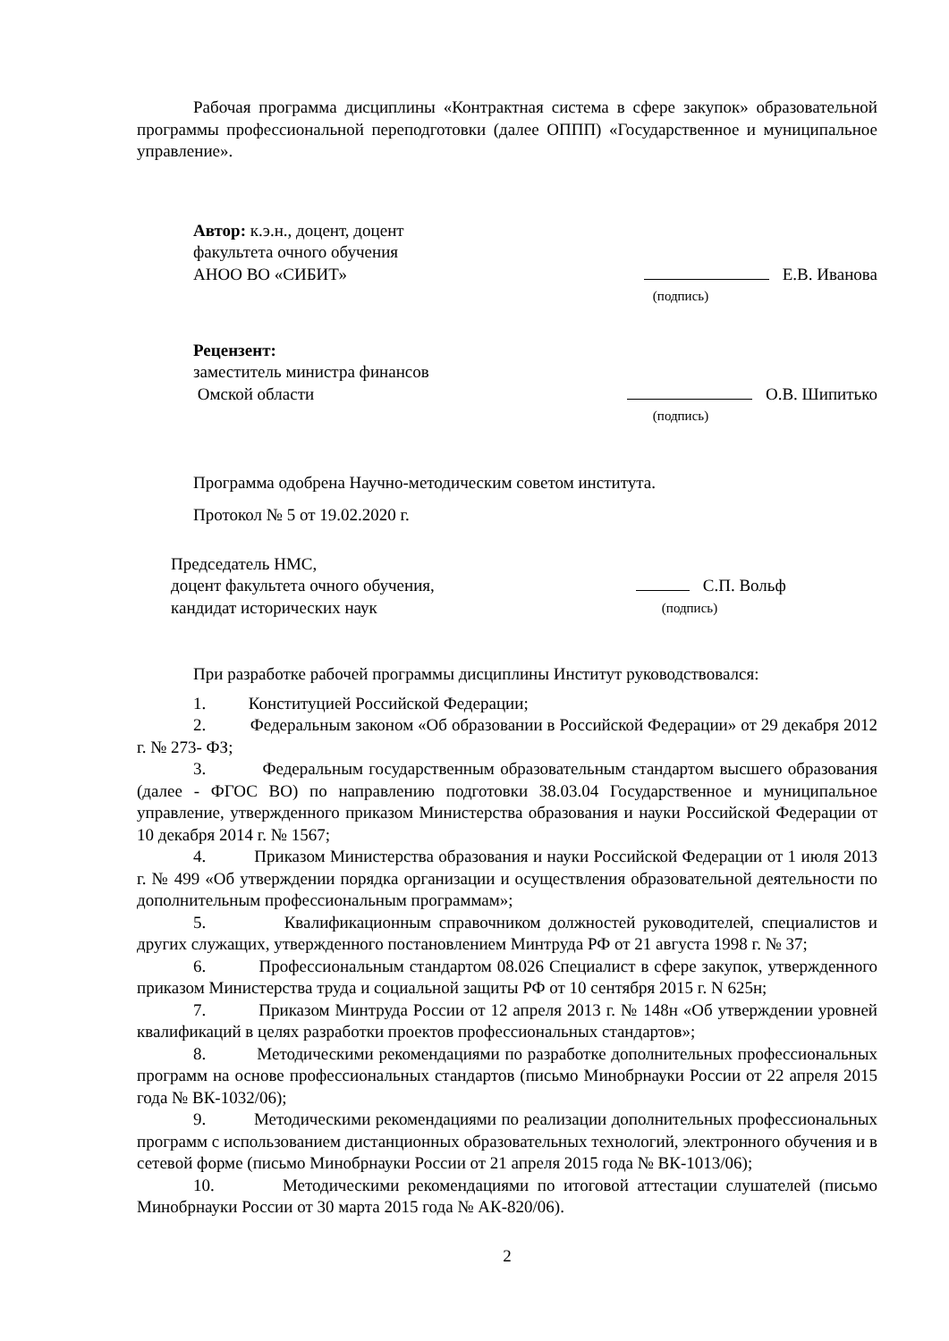Рабочая программа дисциплины «Контрактная система в сфере закупок» образовательной программы профессиональной переподготовки (далее ОППП) «Государственное и муниципальное управление».
Автор: к.э.н., доцент, доцент
факультета очного обучения
АНОО ВО «СИБИТ»
Е.В. Иванова
(подпись)
Рецензент:
заместитель министра финансов
Омской области
О.В. Шипитько
(подпись)
Программа одобрена Научно-методическим советом института.
Протокол № 5 от 19.02.2020 г.
Председатель НМС,
доцент факультета очного обучения,
кандидат исторических наук
С.П. Вольф
(подпись)
При разработке рабочей программы дисциплины Институт руководствовался:
1. Конституцией Российской Федерации;
2. Федеральным законом «Об образовании в Российской Федерации» от 29 декабря 2012 г. № 273- ФЗ;
3. Федеральным государственным образовательным стандартом высшего образования (далее - ФГОС ВО) по направлению подготовки 38.03.04 Государственное и муниципальное управление, утвержденного приказом Министерства образования и науки Российской Федерации от 10 декабря 2014 г. № 1567;
4. Приказом Министерства образования и науки Российской Федерации от 1 июля 2013 г. № 499 «Об утверждении порядка организации и осуществления образовательной деятельности по дополнительным профессиональным программам»;
5. Квалификационным справочником должностей руководителей, специалистов и других служащих, утвержденного постановлением Минтруда РФ от 21 августа 1998 г. № 37;
6. Профессиональным стандартом 08.026 Специалист в сфере закупок, утвержденного приказом Министерства труда и социальной защиты РФ от 10 сентября 2015 г. N 625н;
7. Приказом Минтруда России от 12 апреля 2013 г. № 148н «Об утверждении уровней квалификаций в целях разработки проектов профессиональных стандартов»;
8. Методическими рекомендациями по разработке дополнительных профессиональных программ на основе профессиональных стандартов (письмо Минобрнауки России от 22 апреля 2015 года № ВК-1032/06);
9. Методическими рекомендациями по реализации дополнительных профессиональных программ с использованием дистанционных образовательных технологий, электронного обучения и в сетевой форме (письмо Минобрнауки России от 21 апреля 2015 года № ВК-1013/06);
10. Методическими рекомендациями по итоговой аттестации слушателей (письмо Минобрнауки России от 30 марта 2015 года № АК-820/06).
2